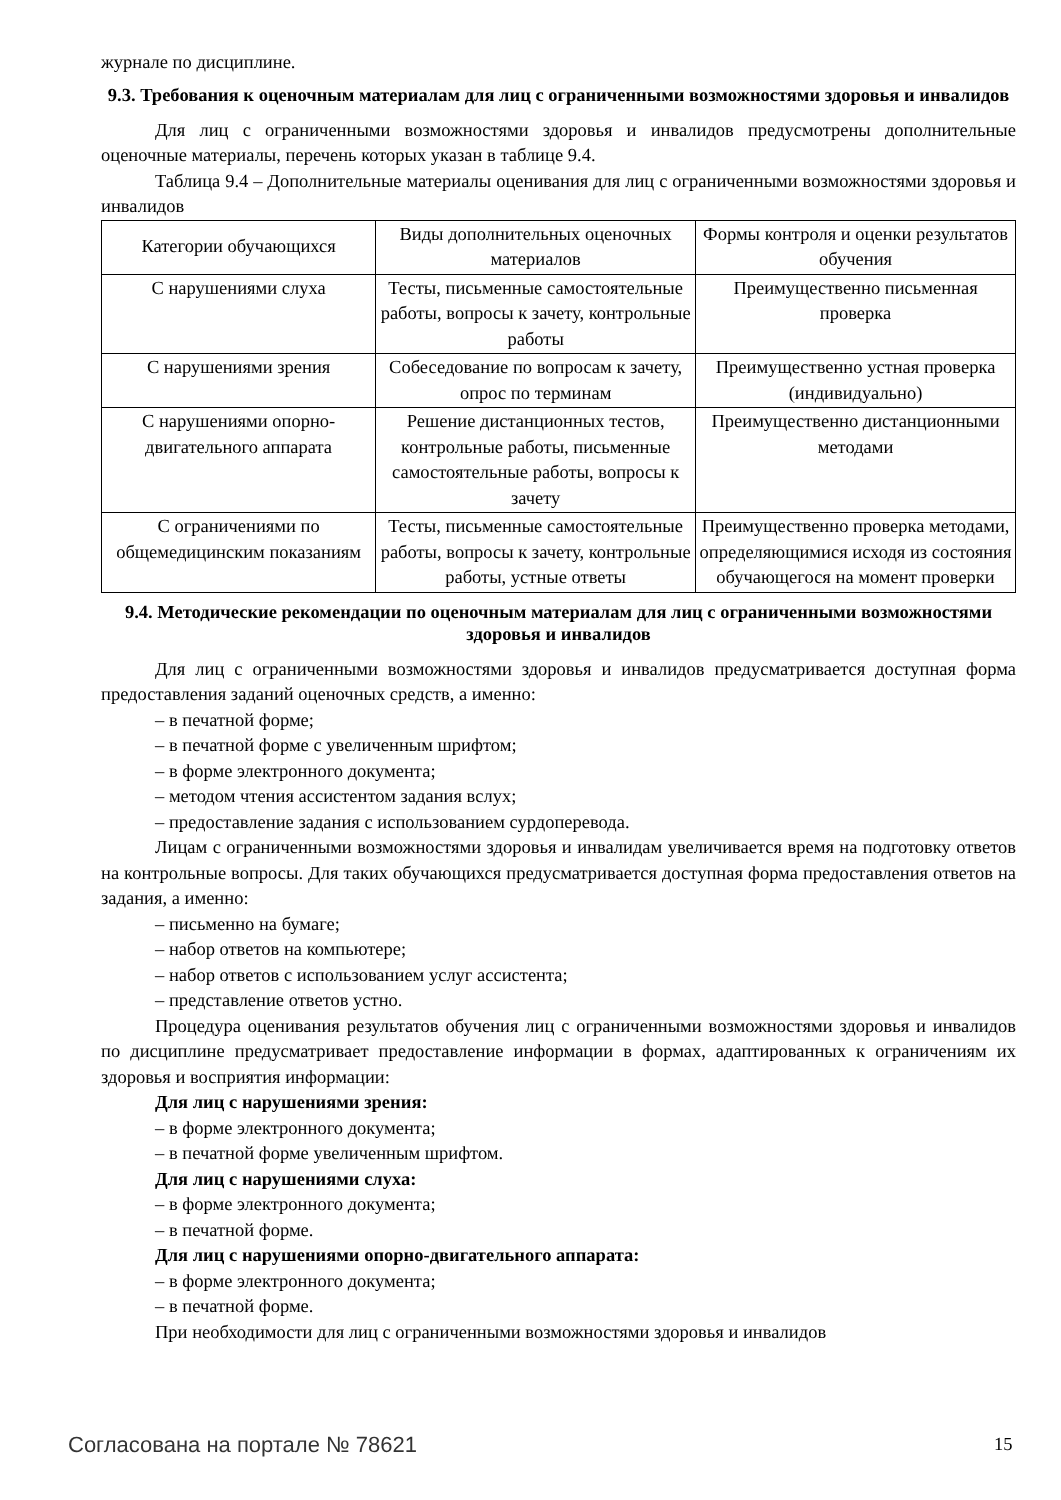журнале по дисциплине.
9.3. Требования к оценочным материалам для лиц с ограниченными возможностями здоровья и инвалидов
Для лиц с ограниченными возможностями здоровья и инвалидов предусмотрены дополнительные оценочные материалы, перечень которых указан в таблице 9.4.
Таблица 9.4 – Дополнительные материалы оценивания для лиц с ограниченными возможностями здоровья и инвалидов
| Категории обучающихся | Виды дополнительных оценочных материалов | Формы контроля и оценки результатов обучения |
| С нарушениями слуха | Тесты, письменные самостоятельные работы, вопросы к зачету, контрольные работы | Преимущественно письменная проверка |
| С нарушениями зрения | Собеседование по вопросам к зачету, опрос по терминам | Преимущественно устная проверка (индивидуально) |
| С нарушениями опорно-двигательного аппарата | Решение дистанционных тестов, контрольные работы, письменные самостоятельные работы, вопросы к зачету | Преимущественно дистанционными методами |
| С ограничениями по общемедицинским показаниям | Тесты, письменные самостоятельные работы, вопросы к зачету, контрольные работы, устные ответы | Преимущественно проверка методами, определяющимися исходя из состояния обучающегося на момент проверки |
9.4. Методические рекомендации по оценочным материалам для лиц с ограниченными возможностями здоровья и инвалидов
Для лиц с ограниченными возможностями здоровья и инвалидов предусматривается доступная форма предоставления заданий оценочных средств, а именно:
– в печатной форме;
– в печатной форме с увеличенным шрифтом;
– в форме электронного документа;
– методом чтения ассистентом задания вслух;
– предоставление задания с использованием сурдоперевода.
Лицам с ограниченными возможностями здоровья и инвалидам увеличивается время на подготовку ответов на контрольные вопросы. Для таких обучающихся предусматривается доступная форма предоставления ответов на задания, а именно:
– письменно на бумаге;
– набор ответов на компьютере;
– набор ответов с использованием услуг ассистента;
– представление ответов устно.
Процедура оценивания результатов обучения лиц с ограниченными возможностями здоровья и инвалидов по дисциплине предусматривает предоставление информации в формах, адаптированных к ограничениям их здоровья и восприятия информации:
Для лиц с нарушениями зрения:
– в форме электронного документа;
– в печатной форме увеличенным шрифтом.
Для лиц с нарушениями слуха:
– в форме электронного документа;
– в печатной форме.
Для лиц с нарушениями опорно-двигательного аппарата:
– в форме электронного документа;
– в печатной форме.
При необходимости для лиц с ограниченными возможностями здоровья и инвалидов
Согласована на портале № 78621 15